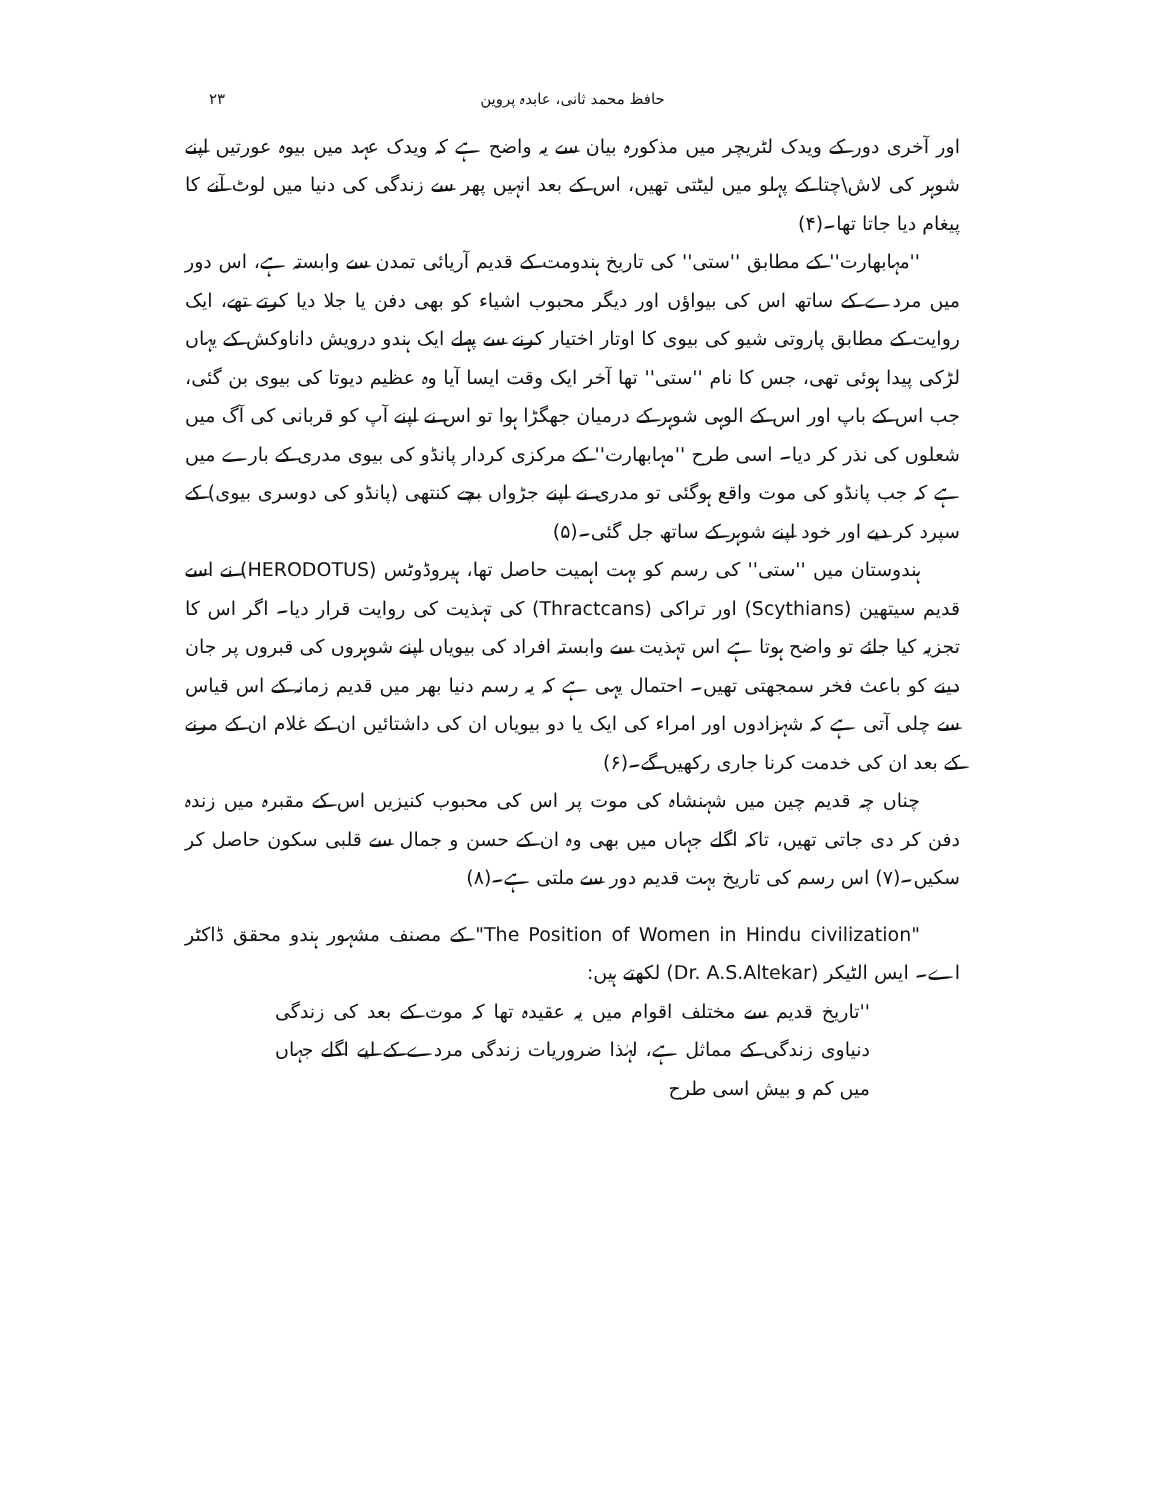حافظ محمد ثانی، عابدہ پروین ۲۳
اور آخری دور کے ویدک لٹریچر میں مذکورہ بیان سے یہ واضح ہے کہ ویدک عہد میں بیوہ عورتیں اپنے شوہر کی لاش\چتا کے پہلو میں لیٹتی تھیں، اس کے بعد انہیں پھر سے زندگی کی دنیا میں لوٹ آنے کا پیغام دیا جاتا تھا۔(۴)
''مہابھارت'' کے مطابق ''ستی'' کی تاریخ ہندومت کے قدیم آریائی تمدن سے وابستہ ہے، اس دور میں مردے کے ساتھ اس کی بیواؤں اور دیگر محبوب اشیاء کو بھی دفن یا جلا دیا کرتے تھے، ایک روایت کے مطابق پاروتی شیو کی بیوی کا اوتار اختیار کرنے سے پہلے ایک ہندو درویش داناوکش کے یہاں لڑکی پیدا ہوئی تھی، جس کا نام ''ستی'' تھا آخر ایک وقت ایسا آیا وہ عظیم دیوتا کی بیوی بن گئی، جب اس کے باپ اور اس کے الوہی شوہر کے درمیان جھگڑا ہوا تو اس نے اپنے آپ کو قربانی کی آگ میں شعلوں کی نذر کر دیا۔ اسی طرح ''مہابھارت'' کے مرکزی کردار پانڈو کی بیوی مدری کے بارے میں ہے کہ جب پانڈو کی موت واقع ہوگئی تو مدری نے اپنے جڑواں بچے کنتھی (پانڈو کی دوسری بیوی) کے سپرد کر دیے اور خود اپنے شوہر کے ساتھ جل گئی۔(۵)
ہندوستان میں ''ستی'' کی رسم کو بہت اہمیت حاصل تھا، ہیروڈوٹس (HERODOTUS) نے اسے قدیم سیتھین (Scythians) اور تراکی (Thractcans) کی تہذیت کی روایت قرار دیا۔ اگر اس کا تجزیہ کیا جائے تو واضح ہوتا ہے اس تہذیت سے وابستہ افراد کی بیویاں اپنے شوہروں کی قبروں پر جان دینے کو باعث فخر سمجھتی تھیں۔ احتمال یہی ہے کہ یہ رسم دنیا بھر میں قدیم زمانہ کے اس قیاس سے چلی آتی ہے کہ شہزادوں اور امراء کی ایک یا دو بیویاں ان کی داشتائیں ان کے غلام ان کے مرنے کے بعد ان کی خدمت کرنا جاری رکھیں گے۔(۶)
چناں چہ قدیم چین میں شہنشاہ کی موت پر اس کی محبوب کنیزیں اس کے مقبرہ میں زندہ دفن کر دی جاتی تھیں، تاکہ اگلے جہاں میں بھی وہ ان کے حسن و جمال سے قلبی سکون حاصل کر سکیں۔(۷) اس رسم کی تاریخ بہت قدیم دور سے ملتی ہے۔(۸)
"The Position of Women in Hindu civilization" کے مصنف مشہور ہندو محقق ڈاکٹر اے۔ ایس الٹیکر (Dr. A.S.Altekar) لکھتے ہیں:
''تاریخ قدیم سے مختلف اقوام میں یہ عقیدہ تھا کہ موت کے بعد کی زندگی دنیاوی زندگی کے مماثل ہے، لہٰذا ضروریات زندگی مردے کے لیے اگلے جہاں میں کم و بیش اسی طرح